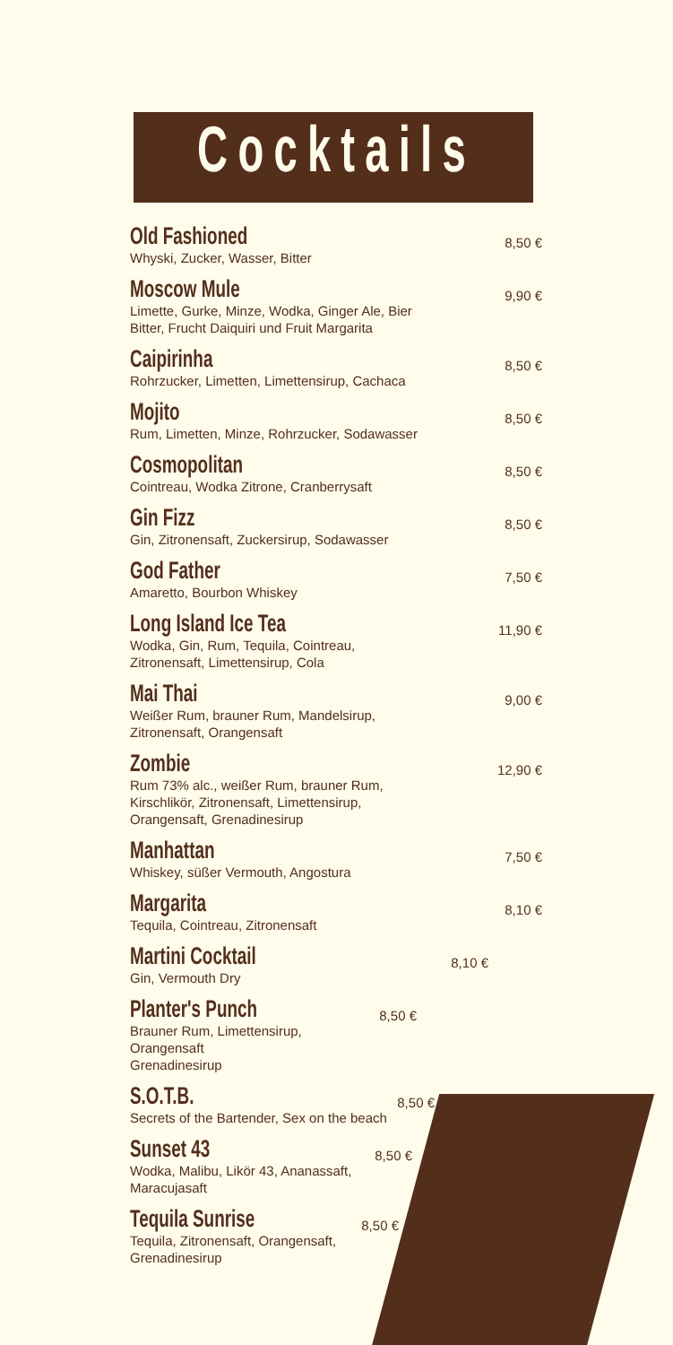Cocktails
Old Fashioned
Whyski, Zucker, Wasser, Bitter
8,50 €
Moscow Mule
Limette, Gurke, Minze, Wodka, Ginger Ale, Bier
Bitter, Frucht Daiquiri und Fruit Margarita
9,90 €
Caipirinha
Rohrzucker, Limetten, Limettensirup, Cachaca
8,50 €
Mojito
Rum, Limetten, Minze, Rohrzucker, Sodawasser
8,50 €
Cosmopolitan
Cointreau, Wodka Zitrone, Cranberrysaft
8,50 €
Gin Fizz
Gin, Zitronensaft, Zuckersirup, Sodawasser
8,50 €
God Father
Amaretto, Bourbon Whiskey
7,50 €
Long Island Ice Tea
Wodka, Gin, Rum, Tequila, Cointreau,
Zitronensaft, Limettensirup, Cola
11,90 €
Mai Thai
Weißer Rum, brauner Rum, Mandelsirup,
Zitronensaft, Orangensaft
9,00 €
Zombie
Rum 73% alc., weißer Rum, brauner Rum,
Kirschlikör, Zitronensaft, Limettensirup,
Orangensaft, Grenadinesirup
12,90 €
Manhattan
Whiskey, süßer Vermouth, Angostura
7,50 €
Margarita
Tequila, Cointreau, Zitronensaft
8,10 €
Martini Cocktail
Gin, Vermouth Dry
8,10 €
Planter's Punch
Brauner Rum, Limettensirup, Orangensaft
Grenadinesirup
8,50 €
S.O.T.B.
Secrets of the Bartender, Sex on the beach
8,50 €
Sunset 43
Wodka, Malibu, Likör 43, Ananassaft,
Maracujasaft
8,50 €
Tequila Sunrise
Tequila, Zitronensaft, Orangensaft,
Grenadinesirup
8,50 €